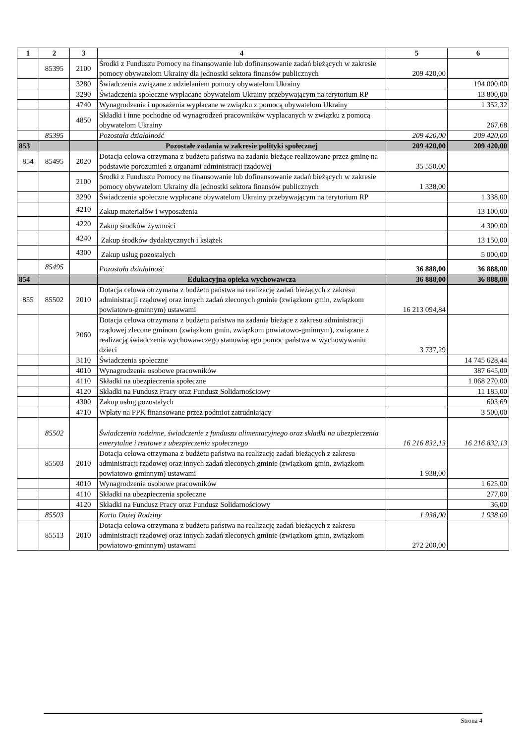| 1 | 2 | 3 | 4 | 5 | 6 |
| --- | --- | --- | --- | --- | --- |
| | 85395 | 2100 | Środki z Funduszu Pomocy na finansowanie lub dofinansowanie zadań bieżących w zakresie pomocy obywatelom Ukrainy dla jednostki sektora finansów publicznych | 209 420,00 | |
| | | 3280 | Świadczenia związane z udzielaniem pomocy obywatelom Ukrainy | | 194 000,00 |
| | | 3290 | Świadczenia społeczne wypłacane obywatelom Ukrainy przebywającym na terytorium RP | | 13 800,00 |
| | | 4740 | Wynagrodzenia i uposażenia wypłacane w związku z pomocą obywatelom Ukrainy | | 1 352,32 |
| | | 4850 | Składki i inne pochodne od wynagrodzeń pracowników wypłacanych w związku z pomocą obywatelom Ukrainy | | 267,68 |
| | 85395 | | Pozostała działalność | 209 420,00 | 209 420,00 |
| 853 | | | Pozostałe zadania w zakresie polityki społecznej | 209 420,00 | 209 420,00 |
| 854 | 85495 | 2020 | Dotacja celowa otrzymana z budżetu państwa na zadania bieżące realizowane przez gminę na podstawie porozumień z organami administracji rządowej | 35 550,00 | |
| | | 2100 | Środki z Funduszu Pomocy na finansowanie lub dofinansowanie zadań bieżących w zakresie pomocy obywatelom Ukrainy dla jednostki sektora finansów publicznych | 1 338,00 | |
| | | 3290 | Świadczenia społeczne wypłacane obywatelom Ukrainy przebywającym na terytorium RP | | 1 338,00 |
| | | 4210 | Zakup materiałów i wyposażenia | | 13 100,00 |
| | | 4220 | Zakup środków żywności | | 4 300,00 |
| | | 4240 | Zakup środków dydaktycznych i książek | | 13 150,00 |
| | | 4300 | Zakup usług pozostałych | | 5 000,00 |
| | 85495 | | Pozostała działalność | 36 888,00 | 36 888,00 |
| 854 | | | Edukacyjna opieka wychowawcza | 36 888,00 | 36 888,00 |
| 855 | 85502 | 2010 | Dotacja celowa otrzymana z budżetu państwa na realizację zadań bieżących z zakresu administracji rządowej oraz innych zadań zleconych gminie (związkom gmin, związkom powiatowo-gminnym) ustawami | 16 213 094,84 | |
| | | 2060 | Dotacja celowa otrzymana z budżetu państwa na zadania bieżące z zakresu administracji rządowej zlecone gminom (związkom gmin, związkom powiatowo-gminnym), związane z realizacją świadczenia wychowawczego stanowiącego pomoc państwa w wychowywaniu dzieci | 3 737,29 | |
| | | 3110 | Świadczenia społeczne | | 14 745 628,44 |
| | | 4010 | Wynagrodzenia osobowe pracowników | | 387 645,00 |
| | | 4110 | Składki na ubezpieczenia społeczne | | 1 068 270,00 |
| | | 4120 | Składki na Fundusz Pracy oraz Fundusz Solidarnościowy | | 11 185,00 |
| | | 4300 | Zakup usług pozostałych | | 603,69 |
| | | 4710 | Wpłaty na PPK finansowane przez podmiot zatrudniający | | 3 500,00 |
| | 85502 | | Świadczenia rodzinne, świadczenie z funduszu alimentacyjnego oraz składki na ubezpieczenia emerytalne i rentowe z ubezpieczenia społecznego | 16 216 832,13 | 16 216 832,13 |
| | 85503 | 2010 | Dotacja celowa otrzymana z budżetu państwa na realizację zadań bieżących z zakresu administracji rządowej oraz innych zadań zleconych gminie (związkom gmin, związkom powiatowo-gminnym) ustawami | 1 938,00 | |
| | | 4010 | Wynagrodzenia osobowe pracowników | | 1 625,00 |
| | | 4110 | Składki na ubezpieczenia społeczne | | 277,00 |
| | | 4120 | Składki na Fundusz Pracy oraz Fundusz Solidarnościowy | | 36,00 |
| | 85503 | | Karta Dużej Rodziny | 1 938,00 | 1 938,00 |
| | 85513 | 2010 | Dotacja celowa otrzymana z budżetu państwa na realizację zadań bieżących z zakresu administracji rządowej oraz innych zadań zleconych gminie (związkom gmin, związkom powiatowo-gminnym) ustawami | 272 200,00 | |
Strona 4